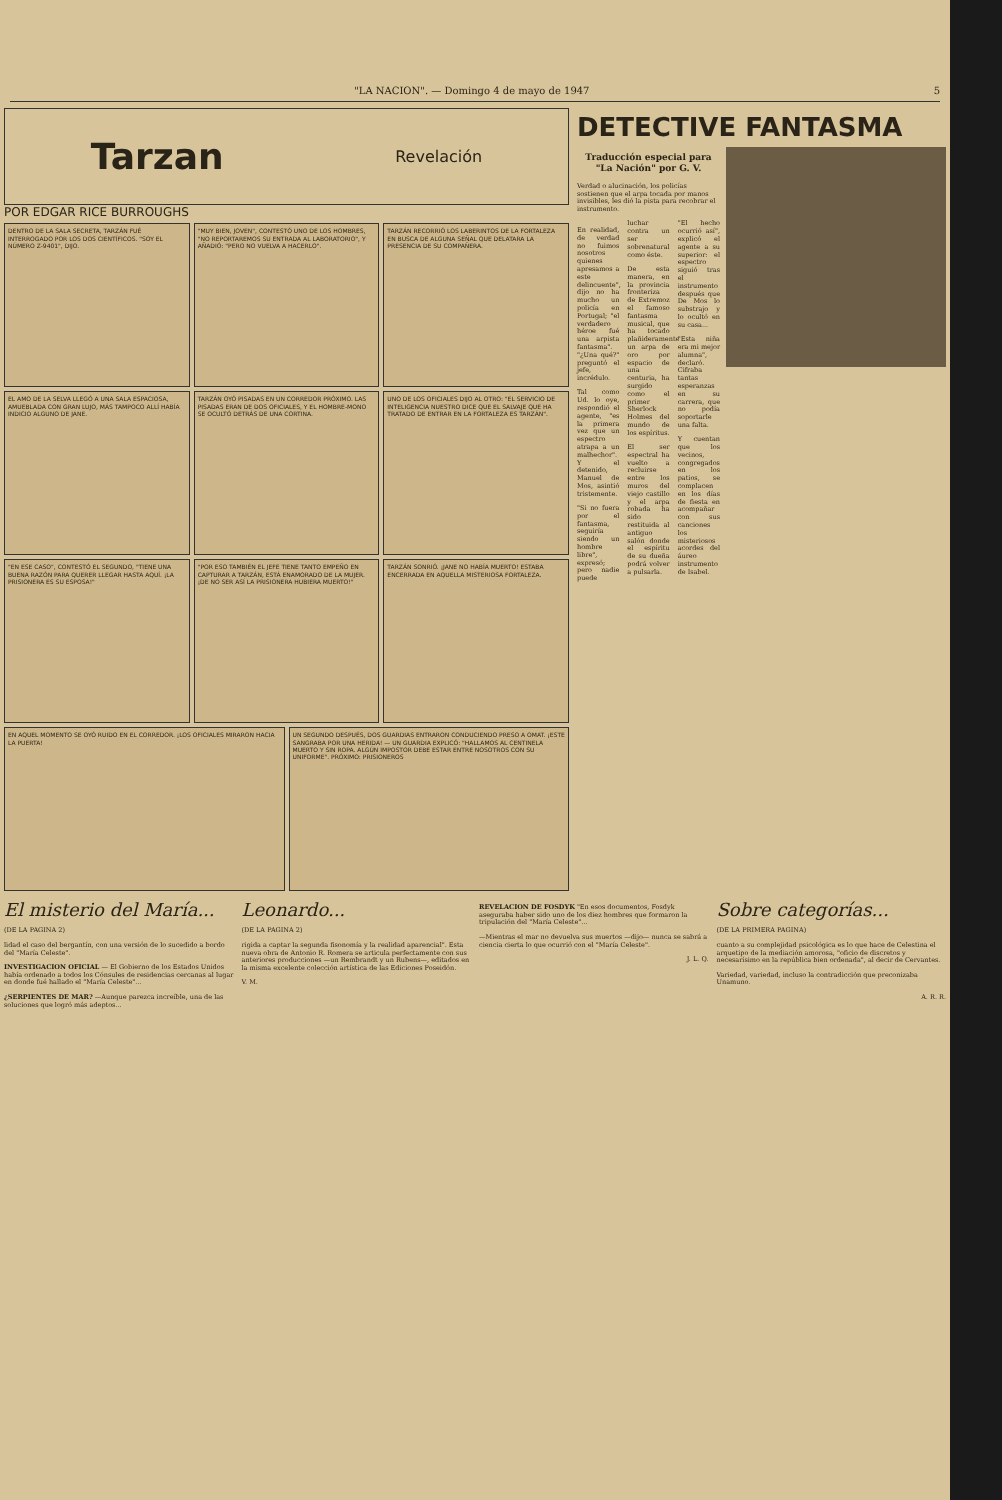"LA NACION". — Domingo 4 de mayo de 1947 5
Tarzan Revelación
POR EDGAR RICE BURROUGHS
DENTRO DE LA SALA SECRETA, TARZÁN FUÉ INTERROGADO POR LOS DOS CIENTÍFICOS. "SOY EL NÚMERO Z-9401", DIJO.
"MUY BIEN, JOVEN", CONTESTÓ UNO DE LOS HOMBRES, "NO REPORTAREMOS SU ENTRADA AL LABORATORIO", Y AÑADIÓ: "PERO NO VUELVA A HACERLO".
TARZÁN RECORRIÓ LOS LABERINTOS DE LA FORTALEZA EN BUSCA DE ALGUNA SEÑAL QUE DELATARA LA PRESENCIA DE SU COMPAÑERA.
EL AMO DE LA SELVA LLEGÓ A UNA SALA ESPACIOSA, AMUEBLADA CON GRAN LUJO, MÁS TAMPOCO ALLÍ HABÍA INDICIO ALGUNO DE JANE.
TARZÁN OYÓ PISADAS EN UN CORREDOR PRÓXIMO. LAS PISADAS ERAN DE DOS OFICIALES, Y EL HOMBRE-MONO SE OCULTÓ DETRÁS DE UNA CORTINA.
UNO DE LOS OFICIALES DIJO AL OTRO: "EL SERVICIO DE INTELIGENCIA NUESTRO DICE QUE EL SALVAJE QUE HA TRATADO DE ENTRAR EN LA FORTALEZA ES TARZÁN".
"EN ESE CASO", CONTESTÓ EL SEGUNDO, "TIENE UNA BUENA RAZÓN PARA QUERER LLEGAR HASTA AQUÍ. ¡LA PRISIONERA ES SU ESPOSA!"
"POR ESO TAMBIÉN EL JEFE TIENE TANTO EMPEÑO EN CAPTURAR A TARZÁN, ESTÁ ENAMORADO DE LA MUJER. ¡DE NO SER ASÍ LA PRISIONERA HUBIERA MUERTO!"
TARZÁN SONRIÓ. ¡JANE NO HABÍA MUERTO! ESTABA ENCERRADA EN AQUELLA MISTERIOSA FORTALEZA.
EN AQUEL MOMENTO SE OYÓ RUIDO EN EL CORREDOR. ¡LOS OFICIALES MIRARON HACIA LA PUERTA!
UN SEGUNDO DESPUÉS, DOS GUARDIAS ENTRARON CONDUCIENDO PRESO A OMAT. ¡ESTE SANGRABA POR UNA HERIDA! — UN GUARDIA EXPLICÓ: "HALLAMOS AL CENTINELA MUERTO Y SIN ROPA. ALGÚN IMPOSTOR DEBE ESTAR ENTRE NOSOTROS CON SU UNIFORME". PRÓXIMO: PRISIONEROS
DETECTIVE FANTASMA
Traducción especial para "La Nación" por G. V.
Verdad o alucinación, los policías sostienen que el arpa tocada por manos invisibles, les dió la pista para recobrar el instrumento.
En realidad, de verdad no fuimos nosotros quienes apresamos a este delincuente", dijo no ha mucho un policía en Portugal; "el verdadero héroe fué una arpista fantasma". "¿Una qué?" preguntó el jefe, incrédulo.
Tal como Ud. lo oye, respondió el agente, "es la primera vez que un espectro atrapa a un malhechor". Y el detenido, Manuel de Mos, asintió tristemente.
"Si no fuera por el fantasma, seguiría siendo un hombre libre", expresó; pero nadie puede luchar contra un ser sobrenatural como éste.
De esta manera, en la provincia fronteriza de Extremoz el famoso fantasma musical, que ha tocado plañideramente un arpa de oro por espacio de una centuria, ha surgido como el primer Sherlock Holmes del mundo de los espíritus.
El ser espectral ha vuelto a recluirse entre los muros del viejo castillo y el arpa robada ha sido restituida al antiguo salón donde el espíritu de su dueña podrá volver a pulsarla.
"El hecho ocurrió así", explicó el agente a su superior: el espectro siguió tras el instrumento después que De Mos lo substrajo y lo ocultó en su casa...
"Esta niña era mi mejor alumna", declaró. Cifraba tantas esperanzas en su carrera, que no podía soportarle una falta.
Y cuentan que los vecinos, congregados en los patios, se complacen en los días de fiesta en acompañar con sus canciones los misteriosos acordes del áureo instrumento de Isabel.
El misterio del María...
(DE LA PAGINA 2)
lidad el caso del bergantín, con una versión de lo sucedido a bordo del "María Celeste".
INVESTIGACION OFICIAL — El Gobierno de los Estados Unidos había ordenado a todos los Cónsules de residencias cercanas al lugar en donde fué hallado el "María Celeste"...
¿SERPIENTES DE MAR? —Aunque parezca increíble, una de las soluciones que logró más adeptos...
Leonardo...
(DE LA PAGINA 2)
rigida a captar la segunda fisonomía y la realidad aparencial". Esta nueva obra de Antonio R. Romera se articula perfectamente con sus anteriores producciones —un Rembrandt y un Rubens—, editados en la misma excelente colección artística de las Ediciones Poseidón.
V. M.
REVELACION DE FOSDYK "En esos documentos, Fosdyk aseguraba haber sido uno de los diez hombres que formaron la tripulación del "María Celeste"...
—Mientras el mar no devuelva sus muertos —dijo— nunca se sabrá a ciencia cierta lo que ocurrió con el "María Celeste".
J. L. Q.
Sobre categorías...
(DE LA PRIMERA PAGINA)
cuanto a su complejidad psicológica es lo que hace de Celestina el arquetipo de la mediación amorosa, "oficio de discretos y necesarísimo en la república bien ordenada", al decir de Cervantes.
Variedad, variedad, incluso la contradicción que preconizaba Unamuno.
A. R. R.